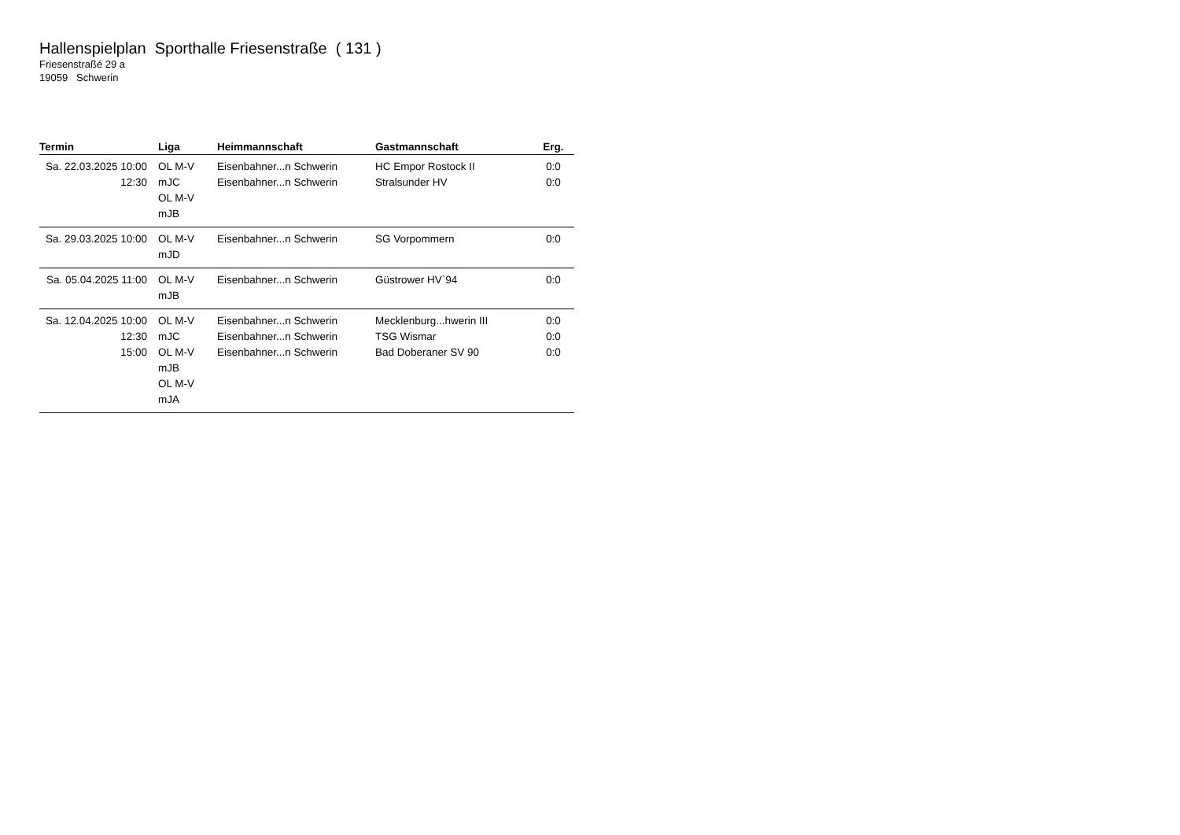Hallenspielplan Sporthalle Friesenstraße ( 131 )
Friesenstraßé 29 a
19059 Schwerin
| Termin | Liga | Heimmannschaft | Gastmannschaft | Erg. |
| --- | --- | --- | --- | --- |
| Sa. 22.03.2025 10:00 12:30 | OL M-V mJC OL M-V mJB | Eisenbahner...n Schwerin Eisenbahner...n Schwerin | HC Empor Rostock II Stralsunder HV | 0:0 0:0 |
| Sa. 29.03.2025 10:00 | OL M-V mJD | Eisenbahner...n Schwerin | SG Vorpommern | 0:0 |
| Sa. 05.04.2025 11:00 | OL M-V mJB | Eisenbahner...n Schwerin | Güstrower HV`94 | 0:0 |
| Sa. 12.04.2025 10:00 12:30 15:00 | OL M-V mJC OL M-V mJB OL M-V mJA | Eisenbahner...n Schwerin Eisenbahner...n Schwerin Eisenbahner...n Schwerin | Mecklenburg...hwerin III TSG Wismar Bad Doberaner SV 90 | 0:0 0:0 0:0 |